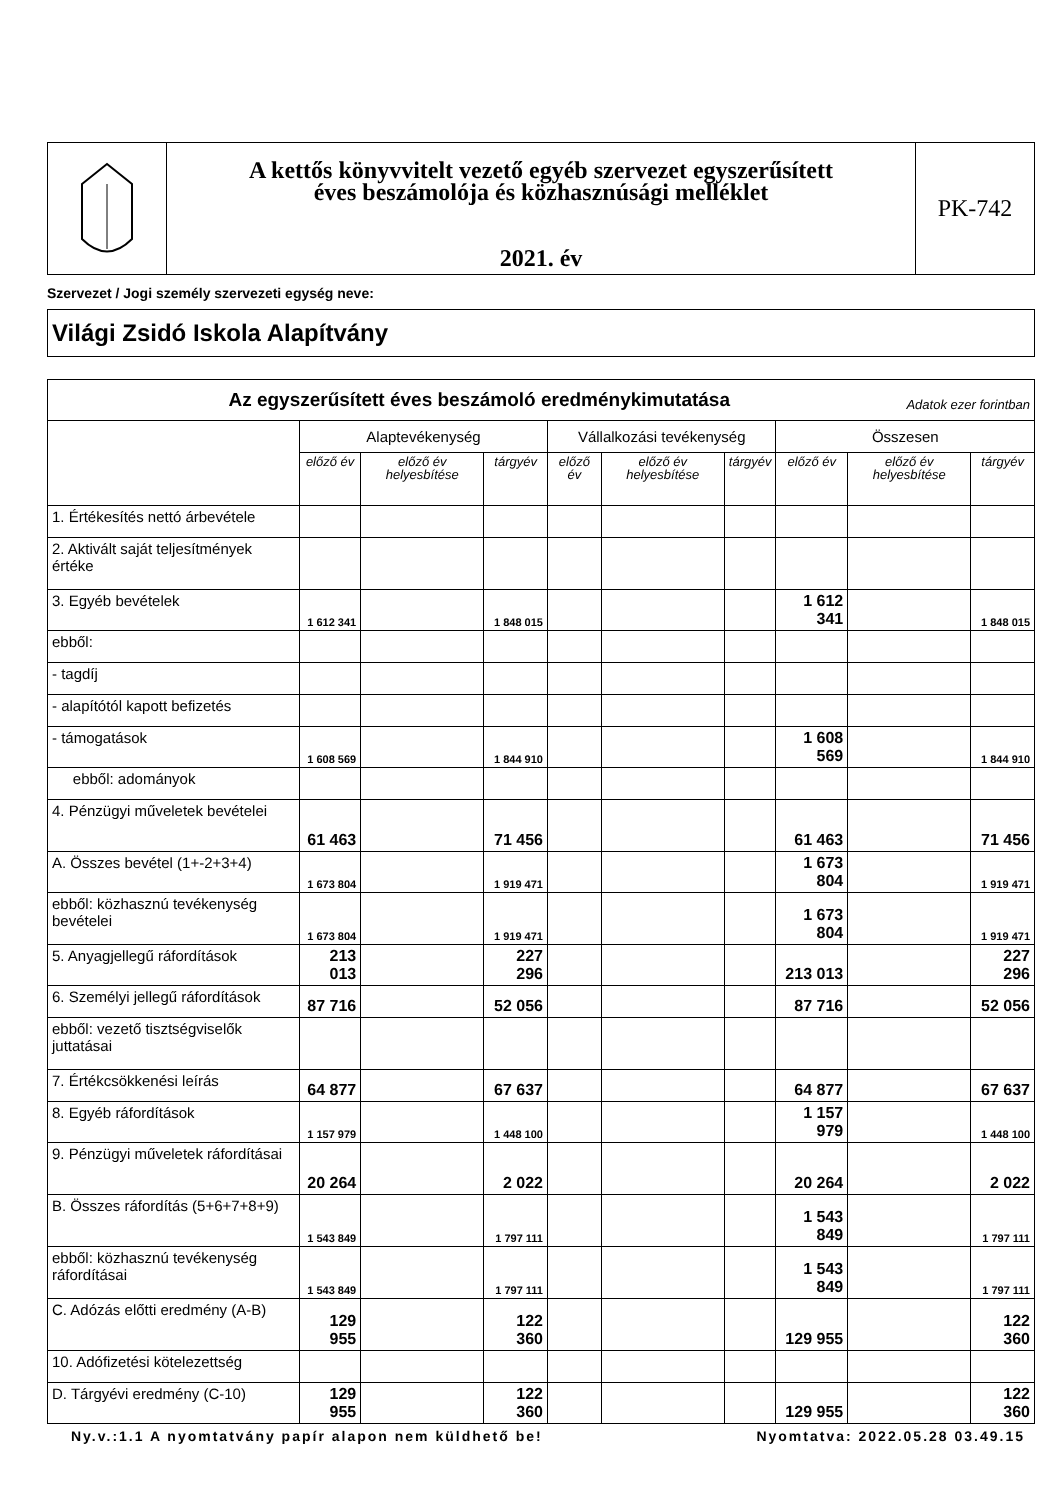A kettős könyvvitelt vezető egyéb szervezet egyszerűsített
éves beszámolója és közhasznúsági melléklet
2021. év
PK-742
Szervezet / Jogi személy szervezeti egység neve:
Világi Zsidó Iskola Alapítvány
| Az egyszerűsített éves beszámoló eredménykimutatása Adatok ezer forintban | | | | | | | | | |
| | Alaptevékenység | | | Vállalkozási tevékenység | | | Összesen | | |
| | előző év | előző év helyesbítése | tárgyév | előző év | előző év helyesbítése | tárgyév | előző év | előző év helyesbítése | tárgyév |
| 1. Értékesítés nettó árbevétele | | | | | | | | | |
| 2. Aktivált saját teljesítmények értéke | | | | | | | | | |
| 3. Egyéb bevételek | 1 612 341 | | 1 848 015 | | | | 1 612 341 | | 1 848 015 |
| ebből: | | | | | | | | | |
| - tagdíj | | | | | | | | | |
| - alapítótól kapott befizetés | | | | | | | | | |
| - támogatások | 1 608 569 | | 1 844 910 | | | | 1 608 569 | | 1 844 910 |
| ebből: adományok | | | | | | | | | |
| 4. Pénzügyi műveletek bevételei | 61 463 | | 71 456 | | | | 61 463 | | 71 456 |
| A. Összes bevétel (1+-2+3+4) | 1 673 804 | | 1 919 471 | | | | 1 673 804 | | 1 919 471 |
| ebből: közhasznú tevékenység bevételei | 1 673 804 | | 1 919 471 | | | | 1 673 804 | | 1 919 471 |
| 5. Anyagjellegű ráfordítások | 213 013 | | 227 296 | | | | 213 013 | | 227 296 |
| 6. Személyi jellegű ráfordítások | 87 716 | | 52 056 | | | | 87 716 | | 52 056 |
| ebből: vezető tisztségviselők juttatásai | | | | | | | | | |
| 7. Értékcsökkenési leírás | 64 877 | | 67 637 | | | | 64 877 | | 67 637 |
| 8. Egyéb ráfordítások | 1 157 979 | | 1 448 100 | | | | 1 157 979 | | 1 448 100 |
| 9. Pénzügyi műveletek ráfordításai | 20 264 | | 2 022 | | | | 20 264 | | 2 022 |
| B. Összes ráfordítás (5+6+7+8+9) | 1 543 849 | | 1 797 111 | | | | 1 543 849 | | 1 797 111 |
| ebből: közhasznú tevékenység ráfordításai | 1 543 849 | | 1 797 111 | | | | 1 543 849 | | 1 797 111 |
| C. Adózás előtti eredmény (A-B) | 129 955 | | 122 360 | | | | 129 955 | | 122 360 |
| 10. Adófizetési kötelezettség | | | | | | | | | |
| D. Tárgyévi eredmény (C-10) | 129 955 | | 122 360 | | | | 129 955 | | 122 360 |
Ny.v.:1.1 A nyomtatvány papír alapon nem küldhető be! Nyomtatva: 2022.05.28 03.49.15